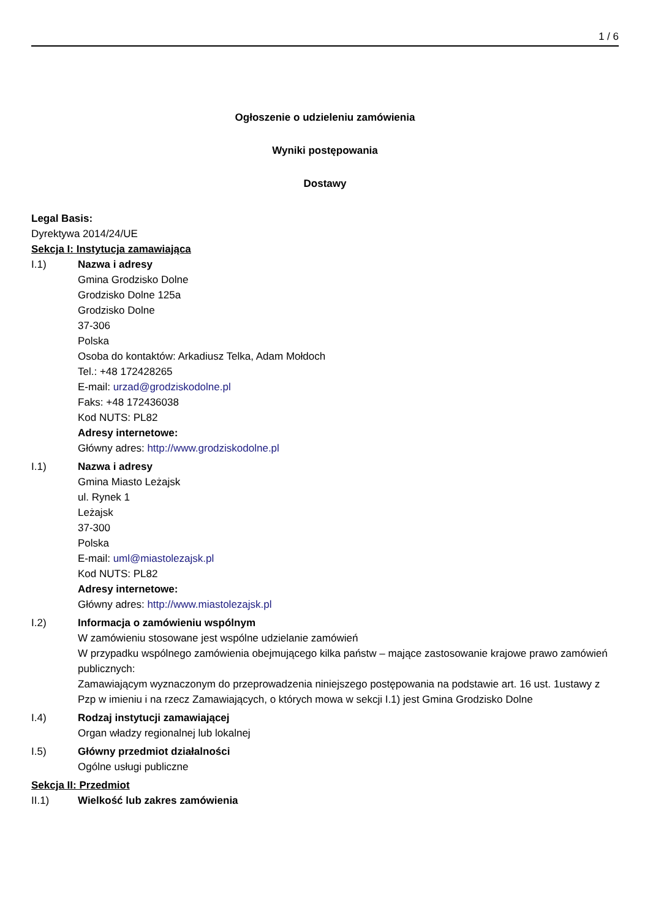1 / 6
Ogłoszenie o udzieleniu zamówienia
Wyniki postępowania
Dostawy
Legal Basis:
Dyrektywa 2014/24/UE
Sekcja I: Instytucja zamawiająca
I.1) Nazwa i adresy
Gmina Grodzisko Dolne
Grodzisko Dolne 125a
Grodzisko Dolne
37-306
Polska
Osoba do kontaktów: Arkadiusz Telka, Adam Mołdoch
Tel.: +48 172428265
E-mail: urzad@grodziskodolne.pl
Faks: +48 172436038
Kod NUTS: PL82
Adresy internetowe:
Główny adres: http://www.grodziskodolne.pl
I.1) Nazwa i adresy
Gmina Miasto Leżajsk
ul. Rynek 1
Leżajsk
37-300
Polska
E-mail: uml@miastolezajsk.pl
Kod NUTS: PL82
Adresy internetowe:
Główny adres: http://www.miastolezajsk.pl
I.2) Informacja o zamówieniu wspólnym
W zamówieniu stosowane jest wspólne udzielanie zamówień
W przypadku wspólnego zamówienia obejmującego kilka państw – mające zastosowanie krajowe prawo zamówień publicznych:
Zamawiającym wyznaczonym do przeprowadzenia niniejszego postępowania na podstawie art. 16 ust. 1ustawy z Pzp w imieniu i na rzecz Zamawiających, o których mowa w sekcji I.1) jest Gmina Grodzisko Dolne
I.4) Rodzaj instytucji zamawiającej
Organ władzy regionalnej lub lokalnej
I.5) Główny przedmiot działalności
Ogólne usługi publiczne
Sekcja II: Przedmiot
II.1) Wielkość lub zakres zamówienia